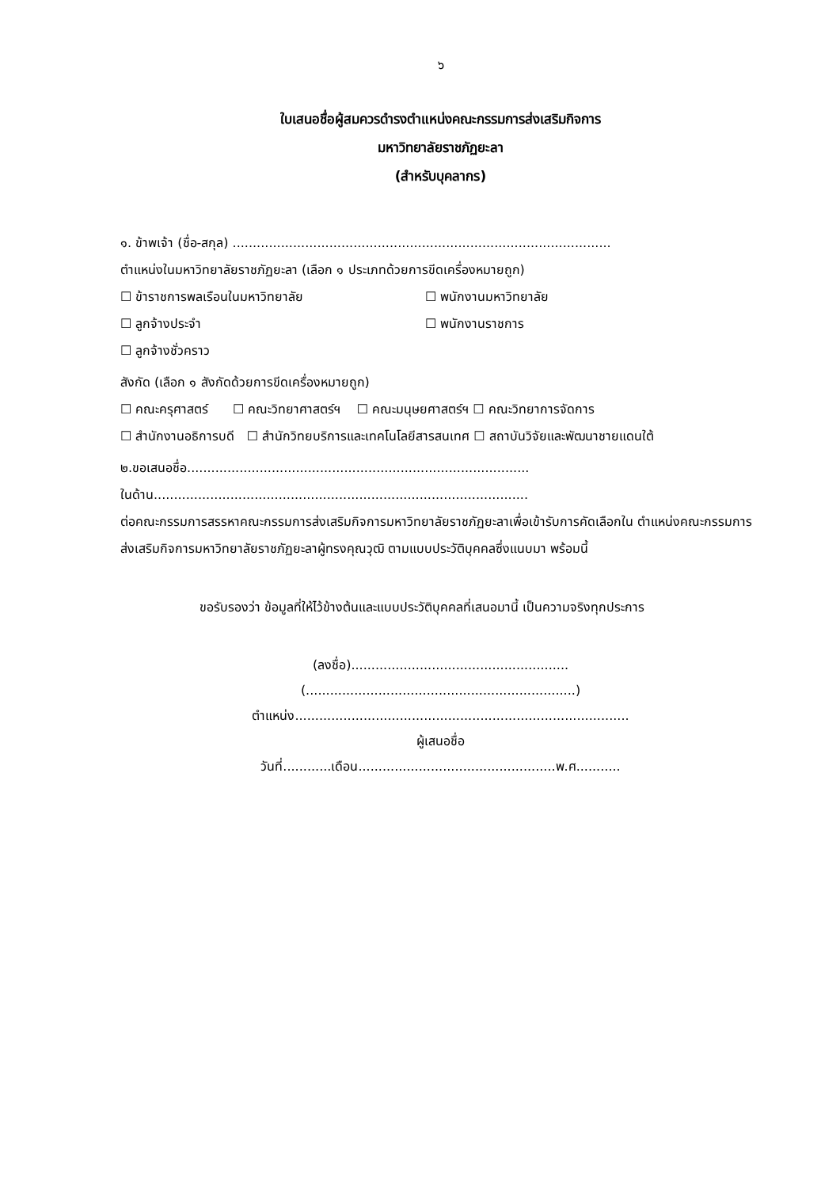๖
ใบเสนอชื่อผู้สมควรดำรงตำแหน่งคณะกรรมการส่งเสริมกิจการ
มหาวิทยาลัยราชภัฏยะลา
(สำหรับบุคลากร)
๑. ข้าพเจ้า (ชื่อ-สกุล) ..............................................................................................
ตำแหน่งในมหาวิทยาลัยราชภัฏยะลา (เลือก ๑ ประเภทด้วยการขีดเครื่องหมายถูก)
☐ ข้าราชการพลเรือนในมหาวิทยาลัย ☐ พนักงานมหาวิทยาลัย
☐ ลูกจ้างประจำ ☐ พนักงานราชการ
☐ ลูกจ้างชั่วคราว
สังกัด (เลือก ๑ สังกัดด้วยการขีดเครื่องหมายถูก)
☐ คณะครุศาสตร์ ☐ คณะวิทยาศาสตร์ฯ ☐ คณะมนุษยศาสตร์ฯ ☐ คณะวิทยาการจัดการ
☐ สำนักงานอธิการบดี ☐ สำนักวิทยบริการและเทคโนโลยีสารสนเทศ ☐ สถาบันวิจัยและพัฒนาชายแดนใต้
๒.ขอเสนอชื่อ.....................................................................................
ในด้าน.............................................................................................
ต่อคณะกรรมการสรรหาคณะกรรมการส่งเสริมกิจการมหาวิทยาลัยราชภัฏยะลาเพื่อเข้ารับการคัดเลือกใน ตำแหน่งคณะกรรมการส่งเสริมกิจการมหาวิทยาลัยราชภัฏยะลาผู้ทรงคุณวุฒิ ตามแบบประวัติบุคคลซึ่งแนบมา พร้อมนี้
ขอรับรองว่า ข้อมูลที่ให้ไว้ข้างต้นและแบบประวัติบุคคลที่เสนอมานี้ เป็นความจริงทุกประการ
(ลงชื่อ)......................................................
(...................................................................)
ตำแหน่ง...................................................................................
ผู้เสนอชื่อ
วันที่............เดือน.................................................พ.ศ...........